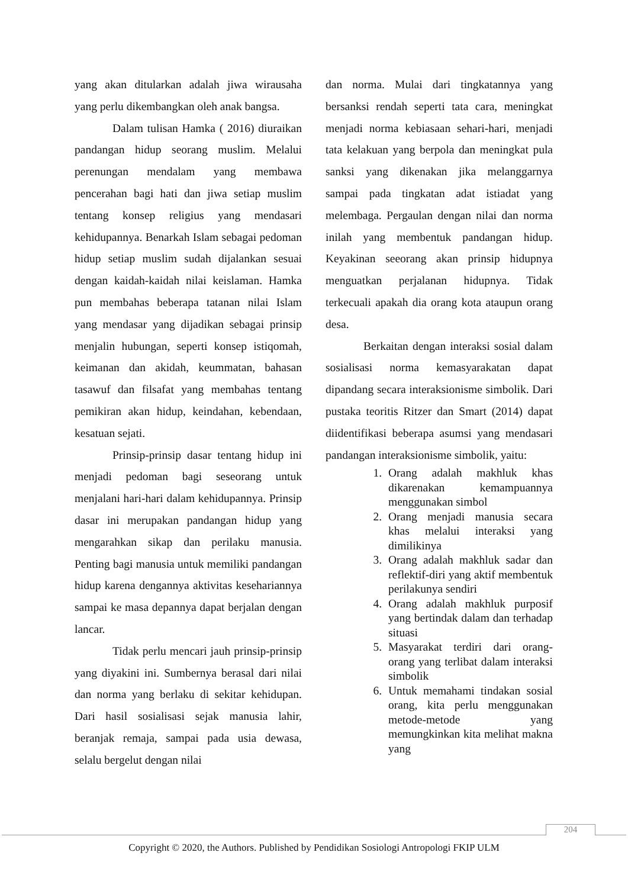yang akan ditularkan adalah jiwa wirausaha yang perlu dikembangkan oleh anak bangsa.
Dalam tulisan Hamka ( 2016) diuraikan pandangan hidup seorang muslim. Melalui perenungan mendalam yang membawa pencerahan bagi hati dan jiwa setiap muslim tentang konsep religius yang mendasari kehidupannya. Benarkah Islam sebagai pedoman hidup setiap muslim sudah dijalankan sesuai dengan kaidah-kaidah nilai keislaman. Hamka pun membahas beberapa tatanan nilai Islam yang mendasar yang dijadikan sebagai prinsip menjalin hubungan, seperti konsep istiqomah, keimanan dan akidah, keummatan, bahasan tasawuf dan filsafat yang membahas tentang pemikiran akan hidup, keindahan, kebendaan, kesatuan sejati.
Prinsip-prinsip dasar tentang hidup ini menjadi pedoman bagi seseorang untuk menjalani hari-hari dalam kehidupannya. Prinsip dasar ini merupakan pandangan hidup yang mengarahkan sikap dan perilaku manusia. Penting bagi manusia untuk memiliki pandangan hidup karena dengannya aktivitas kesehariannya sampai ke masa depannya dapat berjalan dengan lancar.
Tidak perlu mencari jauh prinsip-prinsip yang diyakini ini. Sumbernya berasal dari nilai dan norma yang berlaku di sekitar kehidupan. Dari hasil sosialisasi sejak manusia lahir, beranjak remaja, sampai pada usia dewasa, selalu bergelut dengan nilai
dan norma. Mulai dari tingkatannya yang bersanksi rendah seperti tata cara, meningkat menjadi norma kebiasaan sehari-hari, menjadi tata kelakuan yang berpola dan meningkat pula sanksi yang dikenakan jika melanggarnya sampai pada tingkatan adat istiadat yang melembaga. Pergaulan dengan nilai dan norma inilah yang membentuk pandangan hidup. Keyakinan seeorang akan prinsip hidupnya menguatkan perjalanan hidupnya. Tidak terkecuali apakah dia orang kota ataupun orang desa.
Berkaitan dengan interaksi sosial dalam sosialisasi norma kemasyarakatan dapat dipandang secara interaksionisme simbolik. Dari pustaka teoritis Ritzer dan Smart (2014) dapat diidentifikasi beberapa asumsi yang mendasari pandangan interaksionisme simbolik, yaitu:
1. Orang adalah makhluk khas dikarenakan kemampuannya menggunakan simbol
2. Orang menjadi manusia secara khas melalui interaksi yang dimilikinya
3. Orang adalah makhluk sadar dan reflektif-diri yang aktif membentuk perilakunya sendiri
4. Orang adalah makhluk purposif yang bertindak dalam dan terhadap situasi
5. Masyarakat terdiri dari orang-orang yang terlibat dalam interaksi simbolik
6. Untuk memahami tindakan sosial orang, kita perlu menggunakan metode-metode yang memungkinkan kita melihat makna yang
204
Copyright © 2020, the Authors. Published by Pendidikan Sosiologi Antropologi FKIP ULM